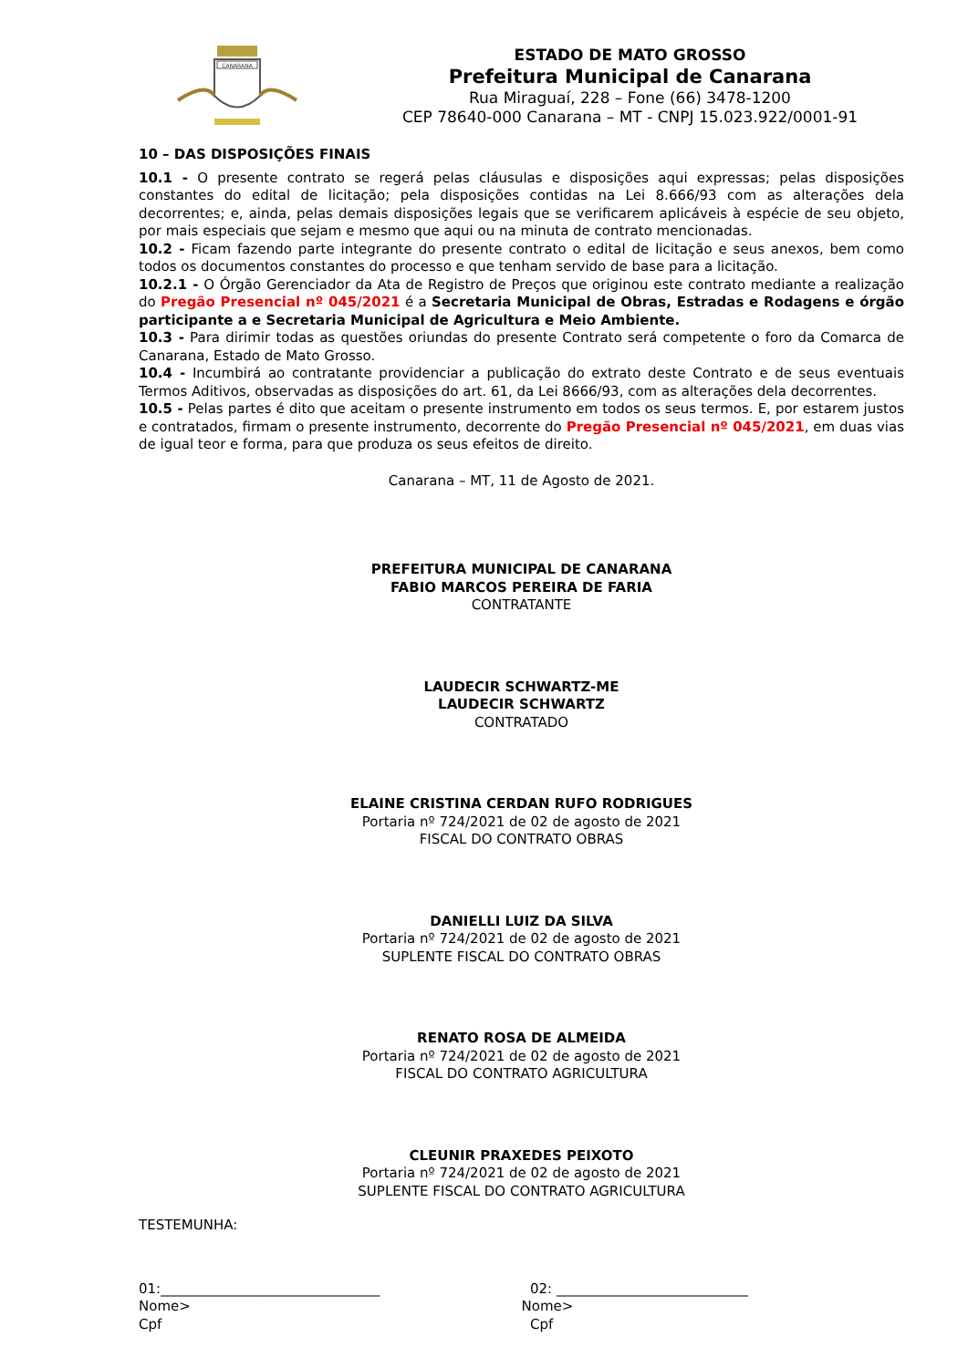CANARANA
ESTADO DE MATO GROSSO
Prefeitura Municipal de Canarana
Rua Miraguaí, 228 – Fone (66) 3478-1200
CEP 78640-000 Canarana – MT - CNPJ 15.023.922/0001-91
10 – DAS DISPOSIÇÕES FINAIS
10.1 - O presente contrato se regerá pelas cláusulas e disposições aqui expressas; pelas disposições constantes do edital de licitação; pela disposições contidas na Lei 8.666/93 com as alterações dela decorrentes; e, ainda, pelas demais disposições legais que se verificarem aplicáveis à espécie de seu objeto, por mais especiais que sejam e mesmo que aqui ou na minuta de contrato mencionadas.
10.2 - Ficam fazendo parte integrante do presente contrato o edital de licitação e seus anexos, bem como todos os documentos constantes do processo e que tenham servido de base para a licitação.
10.2.1 - O Órgão Gerenciador da Ata de Registro de Preços que originou este contrato mediante a realização do Pregão Presencial nº 045/2021 é a Secretaria Municipal de Obras, Estradas e Rodagens e órgão participante a e Secretaria Municipal de Agricultura e Meio Ambiente.
10.3 - Para dirimir todas as questões oriundas do presente Contrato será competente o foro da Comarca de Canarana, Estado de Mato Grosso.
10.4 - Incumbirá ao contratante providenciar a publicação do extrato deste Contrato e de seus eventuais Termos Aditivos, observadas as disposições do art. 61, da Lei 8666/93, com as alterações dela decorrentes.
10.5 - Pelas partes é dito que aceitam o presente instrumento em todos os seus termos. E, por estarem justos e contratados, firmam o presente instrumento, decorrente do Pregão Presencial nº 045/2021, em duas vias de igual teor e forma, para que produza os seus efeitos de direito.
Canarana – MT, 11 de Agosto de 2021.
PREFEITURA MUNICIPAL DE CANARANA
FABIO MARCOS PEREIRA DE FARIA
CONTRATANTE
LAUDECIR SCHWARTZ-ME
LAUDECIR SCHWARTZ
CONTRATADO
ELAINE CRISTINA CERDAN RUFO RODRIGUES
Portaria nº 724/2021 de 02 de agosto de 2021
FISCAL DO CONTRATO OBRAS
DANIELLI LUIZ DA SILVA
Portaria nº 724/2021 de 02 de agosto de 2021
SUPLENTE FISCAL DO CONTRATO OBRAS
RENATO ROSA DE ALMEIDA
Portaria nº 724/2021 de 02 de agosto de 2021
FISCAL DO CONTRATO AGRICULTURA
CLEUNIR PRAXEDES PEIXOTO
Portaria nº 724/2021 de 02 de agosto de 2021
SUPLENTE FISCAL DO CONTRATO AGRICULTURA
TESTEMUNHA:
01:________________________________
Nome>
Cpf
02: ____________________________
Nome>
Cpf